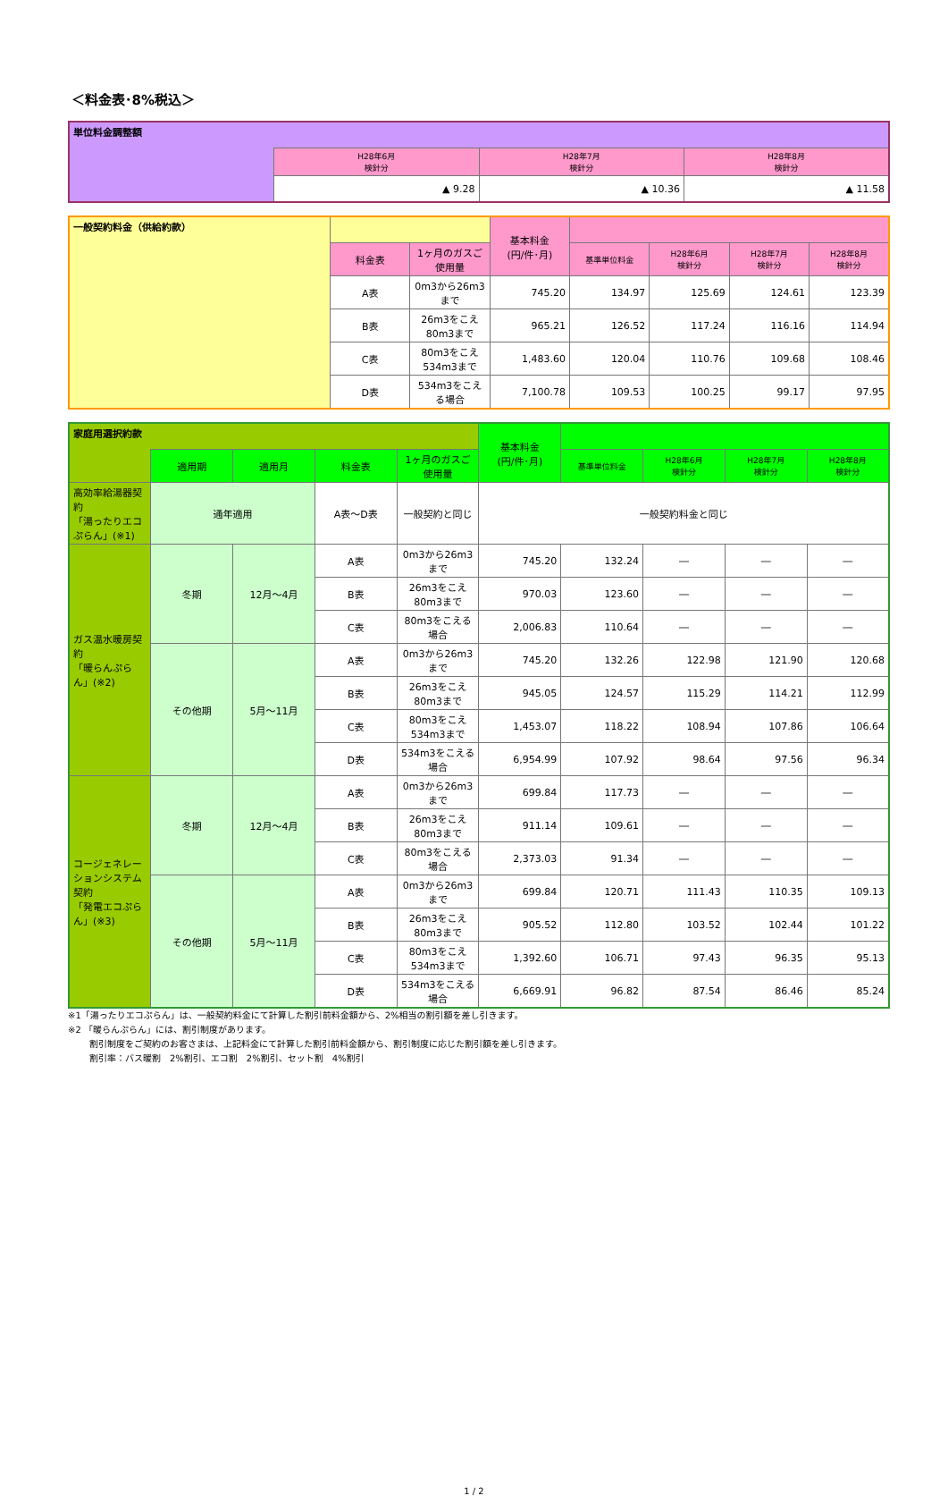＜料金表･8%税込＞
| 単位料金調整額 | | | |
| | H28年6月 検針分 | H28年7月 検針分 | H28年8月 検針分 |
| | ▲ 9.28 | ▲ 10.36 | ▲ 11.58 |
| 一般契約料金（供給約款） | | | 基本料金 (円/件･月) | | | | |
| | 料金表 | 1ヶ月のガスご使用量 | | 基準単位料金 | H28年6月 検針分 | H28年7月 検針分 | H28年8月 検針分 |
| | A表 | 0m3から26m3まで | 745.20 | 134.97 | 125.69 | 124.61 | 123.39 |
| | B表 | 26m3をこえ80m3まで | 965.21 | 126.52 | 117.24 | 116.16 | 114.94 |
| | C表 | 80m3をこえ534m3まで | 1,483.60 | 120.04 | 110.76 | 109.68 | 108.46 |
| | D表 | 534m3をこえる場合 | 7,100.78 | 109.53 | 100.25 | 99.17 | 97.95 |
| 家庭用選択約款 | | | | | 基本料金 (円/件･月) | | | | |
| | 適用期 | 適用月 | 料金表 | 1ヶ月のガスご使用量 | | 基準単位料金 | H28年6月 検針分 | H28年7月 検針分 | H28年8月 検針分 |
| 高効率給湯器契約 「湯ったりエコぷらん」(※1) | 通年適用 | | A表～D表 | 一般契約と同じ | 一般契約料金と同じ | | | | |
| ガス温水暖房契約 「暖らんぷらん」(※2) | 冬期 | 12月～4月 | A表 | 0m3から26m3まで | 745.20 | 132.24 | ― | ― | ― |
| | | | B表 | 26m3をこえ80m3まで | 970.03 | 123.60 | ― | ― | ― |
| | | | C表 | 80m3をこえる場合 | 2,006.83 | 110.64 | ― | ― | ― |
| | その他期 | 5月～11月 | A表 | 0m3から26m3まで | 745.20 | 132.26 | 122.98 | 121.90 | 120.68 |
| | | | B表 | 26m3をこえ80m3まで | 945.05 | 124.57 | 115.29 | 114.21 | 112.99 |
| | | | C表 | 80m3をこえ534m3まで | 1,453.07 | 118.22 | 108.94 | 107.86 | 106.64 |
| | | | D表 | 534m3をこえる場合 | 6,954.99 | 107.92 | 98.64 | 97.56 | 96.34 |
| コージェネレーションシステム契約 「発電エコぷらん」(※3) | 冬期 | 12月～4月 | A表 | 0m3から26m3まで | 699.84 | 117.73 | ― | ― | ― |
| | | | B表 | 26m3をこえ80m3まで | 911.14 | 109.61 | ― | ― | ― |
| | | | C表 | 80m3をこえる場合 | 2,373.03 | 91.34 | ― | ― | ― |
| | その他期 | 5月～11月 | A表 | 0m3から26m3まで | 699.84 | 120.71 | 111.43 | 110.35 | 109.13 |
| | | | B表 | 26m3をこえ80m3まで | 905.52 | 112.80 | 103.52 | 102.44 | 101.22 |
| | | | C表 | 80m3をこえ534m3まで | 1,392.60 | 106.71 | 97.43 | 96.35 | 95.13 |
| | | | D表 | 534m3をこえる場合 | 6,669.91 | 96.82 | 87.54 | 86.46 | 85.24 |
※1「湯ったりエコぷらん」は、一般契約料金にて計算した割引前料金額から、2%相当の割引額を差し引きます。
※2 「暖らんぷらん」には、割引制度があります。
割引制度をご契約のお客さまは、上記料金にて計算した割引前料金額から、割引制度に応じた割引額を差し引きます。
割引率：バス暖割　2%割引、エコ割　2%割引、セット割　4%割引
1 / 2